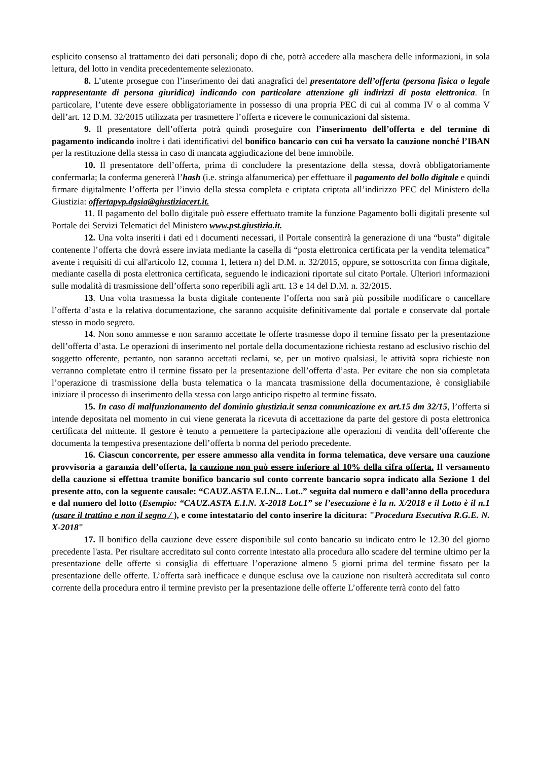esplicito consenso al trattamento dei dati personali; dopo di che, potrà accedere alla maschera delle informazioni, in sola lettura, del lotto in vendita precedentemente selezionato.
8. L’utente prosegue con l’inserimento dei dati anagrafici del presentatore dell’offerta (persona fisica o legale rappresentante di persona giuridica) indicando con particolare attenzione gli indirizzi di posta elettronica. In particolare, l’utente deve essere obbligatoriamente in possesso di una propria PEC di cui al comma IV o al comma V dell’art. 12 D.M. 32/2015 utilizzata per trasmettere l’offerta e ricevere le comunicazioni dal sistema.
9. Il presentatore dell’offerta potrà quindi proseguire con l’inserimento dell’offerta e del termine di pagamento indicando inoltre i dati identificativi del bonifico bancario con cui ha versato la cauzione nonché l’IBAN per la restituzione della stessa in caso di mancata aggiudicazione del bene immobile.
10. Il presentatore dell’offerta, prima di concludere la presentazione della stessa, dovrà obbligatoriamente confermarla; la conferma genererà l’hash (i.e. stringa alfanumerica) per effettuare il pagamento del bollo digitale e quindi firmare digitalmente l’offerta per l’invio della stessa completa e criptata criptata all’indirizzo PEC del Ministero della Giustizia: offertapvp.dgsia@giustiziacert.it.
11. Il pagamento del bollo digitale può essere effettuato tramite la funzione Pagamento bolli digitali presente sul Portale dei Servizi Telematici del Ministero www.pst.giustizia.it.
12. Una volta inseriti i dati ed i documenti necessari, il Portale consentirà la generazione di una “busta” digitale contenente l’offerta che dovrà essere inviata mediante la casella di “posta elettronica certificata per la vendita telematica” avente i requisiti di cui all'articolo 12, comma 1, lettera n) del D.M. n. 32/2015, oppure, se sottoscritta con firma digitale, mediante casella di posta elettronica certificata, seguendo le indicazioni riportate sul citato Portale. Ulteriori informazioni sulle modalità di trasmissione dell’offerta sono reperibili agli artt. 13 e 14 del D.M. n. 32/2015.
13. Una volta trasmessa la busta digitale contenente l’offerta non sarà più possibile modificare o cancellare l’offerta d’asta e la relativa documentazione, che saranno acquisite definitivamente dal portale e conservate dal portale stesso in modo segreto.
14. Non sono ammesse e non saranno accettate le offerte trasmesse dopo il termine fissato per la presentazione dell’offerta d’asta. Le operazioni di inserimento nel portale della documentazione richiesta restano ad esclusivo rischio del soggetto offerente, pertanto, non saranno accettati reclami, se, per un motivo qualsiasi, le attività sopra richieste non verranno completate entro il termine fissato per la presentazione dell’offerta d’asta. Per evitare che non sia completata l’operazione di trasmissione della busta telematica o la mancata trasmissione della documentazione, è consigliabile iniziare il processo di inserimento della stessa con largo anticipo rispetto al termine fissato.
15. In caso di malfunzionamento del dominio giustizia.it senza comunicazione ex art.15 dm 32/15, l’offerta si intende depositata nel momento in cui viene generata la ricevuta di accettazione da parte del gestore di posta elettronica certificata del mittente. Il gestore è tenuto a permettere la partecipazione alle operazioni di vendita dell’offerente che documenta la tempestiva presentazione dell’offerta b norma del periodo precedente.
16. Ciascun concorrente, per essere ammesso alla vendita in forma telematica, deve versare una cauzione provvisoria a garanzia dell’offerta, la cauzione non può essere inferiore al 10% della cifra offerta. Il versamento della cauzione si effettua tramite bonifico bancario sul conto corrente bancario sopra indicato alla Sezione 1 del presente atto, con la seguente causale: “CAUZ.ASTA E.I.N... Lot..” seguita dal numero e dall’anno della procedura e dal numero del lotto (Esempio: “CAUZ.ASTA E.I.N. X-2018 Lot.1” se l’esecuzione è la n. X/2018 e il Lotto è il n.1 (usare il trattino e non il segno / ), e come intestatario del conto inserire la dicitura: "Procedura Esecutiva R.G.E. N. X-2018"
17. Il bonifico della cauzione deve essere disponibile sul conto bancario su indicato entro le 12.30 del giorno precedente l'asta. Per risultare accreditato sul conto corrente intestato alla procedura allo scadere del termine ultimo per la presentazione delle offerte si consiglia di effettuare l’operazione almeno 5 giorni prima del termine fissato per la presentazione delle offerte. L’offerta sarà inefficace e dunque esclusa ove la cauzione non risulterà accreditata sul conto corrente della procedura entro il termine previsto per la presentazione delle offerte L’offerente terrà conto del fatto